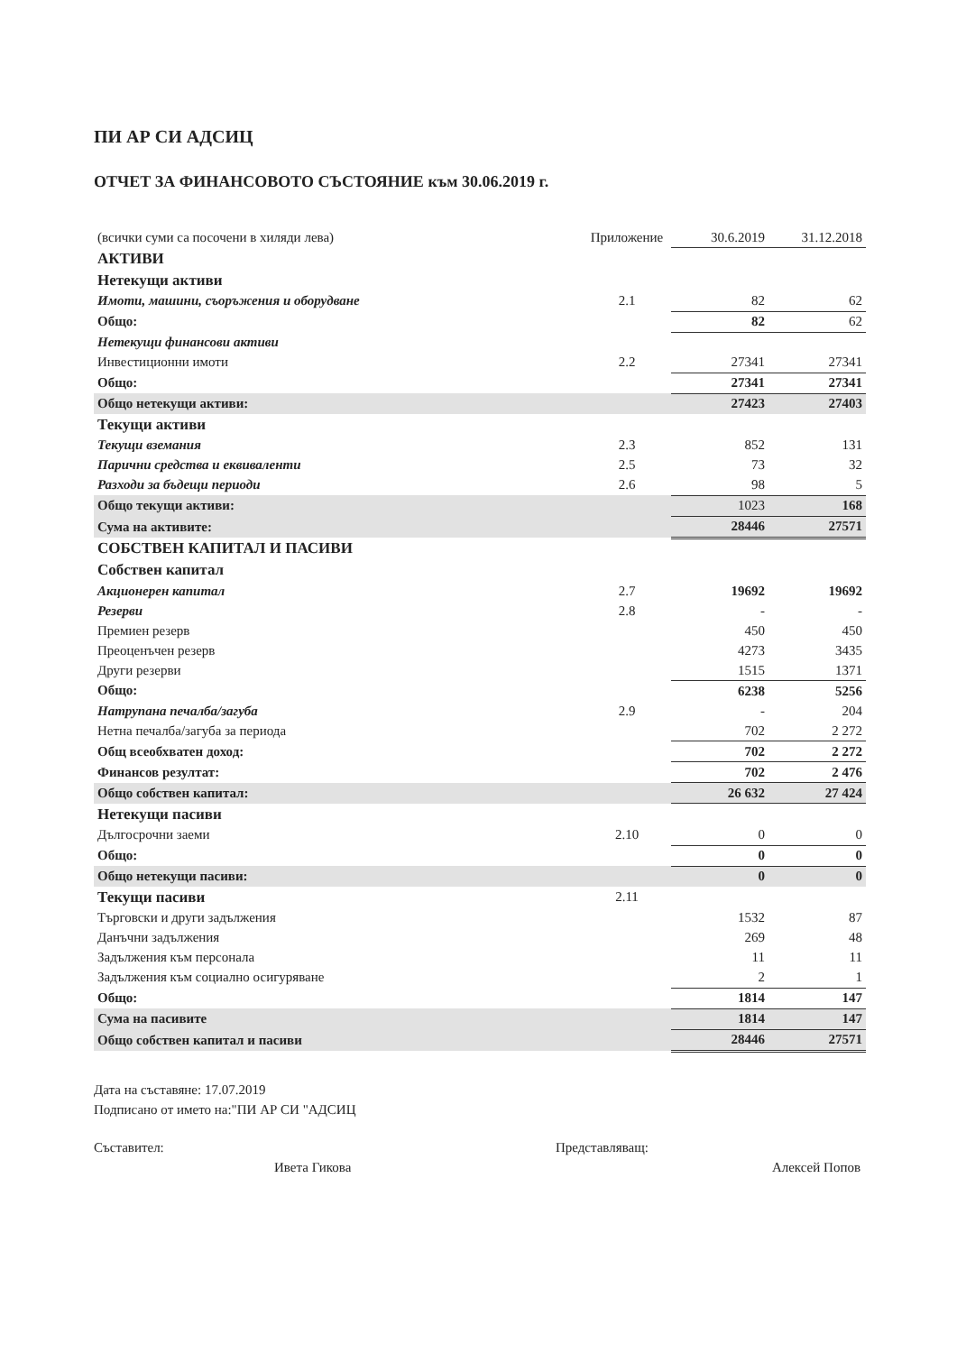ПИ АР СИ АДСИЦ
ОТЧЕТ ЗА ФИНАНСОВОТО СЪСТОЯНИЕ към 30.06.2019 г.
| (всички суми са посочени в хиляди лева) | Приложение | 30.6.2019 | 31.12.2018 |
| АКТИВИ | | | |
| Нетекущи активи | | | |
| Имоти, машини, съоръжения и оборудване | 2.1 | 82 | 62 |
| Общо: | | 82 | 62 |
| Нетекущи финансови активи | | | |
| Инвестиционни имоти | 2.2 | 27341 | 27341 |
| Общо: | | 27341 | 27341 |
| Общо нетекущи активи: | | 27423 | 27403 |
| Текущи активи | | | |
| Текущи вземания | 2.3 | 852 | 131 |
| Парични средства и еквиваленти | 2.5 | 73 | 32 |
| Разходи за бъдещи периоди | 2.6 | 98 | 5 |
| Общо текущи активи: | | 1023 | 168 |
| Сума на активите: | | 28446 | 27571 |
| СОБСТВЕН КАПИТАЛ И ПАСИВИ | | | |
| Собствен капитал | | | |
| Акционерен капитал | 2.7 | 19692 | 19692 |
| Резерви | 2.8 | - | - |
| Премиен резерв | | 450 | 450 |
| Преоценъчен резерв | | 4273 | 3435 |
| Други резерви | | 1515 | 1371 |
| Общо: | | 6238 | 5256 |
| Натрупана печалба/загуба | 2.9 | - | 204 |
| Нетна печалба/загуба за периода | | 702 | 2 272 |
| Общ всеобхватен доход: | | 702 | 2 272 |
| Финансов резултат: | | 702 | 2 476 |
| Общо собствен капитал: | | 26 632 | 27 424 |
| Нетекущи пасиви | | | |
| Дългосрочни заеми | 2.10 | 0 | 0 |
| Общо: | | 0 | 0 |
| Общо нетекущи пасиви: | | 0 | 0 |
| Текущи пасиви | 2.11 | | |
| Търговски и други задължения | | 1532 | 87 |
| Данъчни задължения | | 269 | 48 |
| Задължения към персонала | | 11 | 11 |
| Задължения към социално осигуряване | | 2 | 1 |
| Общо: | | 1814 | 147 |
| Сума на пасивите | | 1814 | 147 |
| Общо собствен капитал и пасиви | | 28446 | 27571 |
Дата на съставяне: 17.07.2019
Подписано от името на:"ПИ АР СИ "АДСИЦ
Съставител:
Ивета Гикова
Представляващ:
Алексей Попов